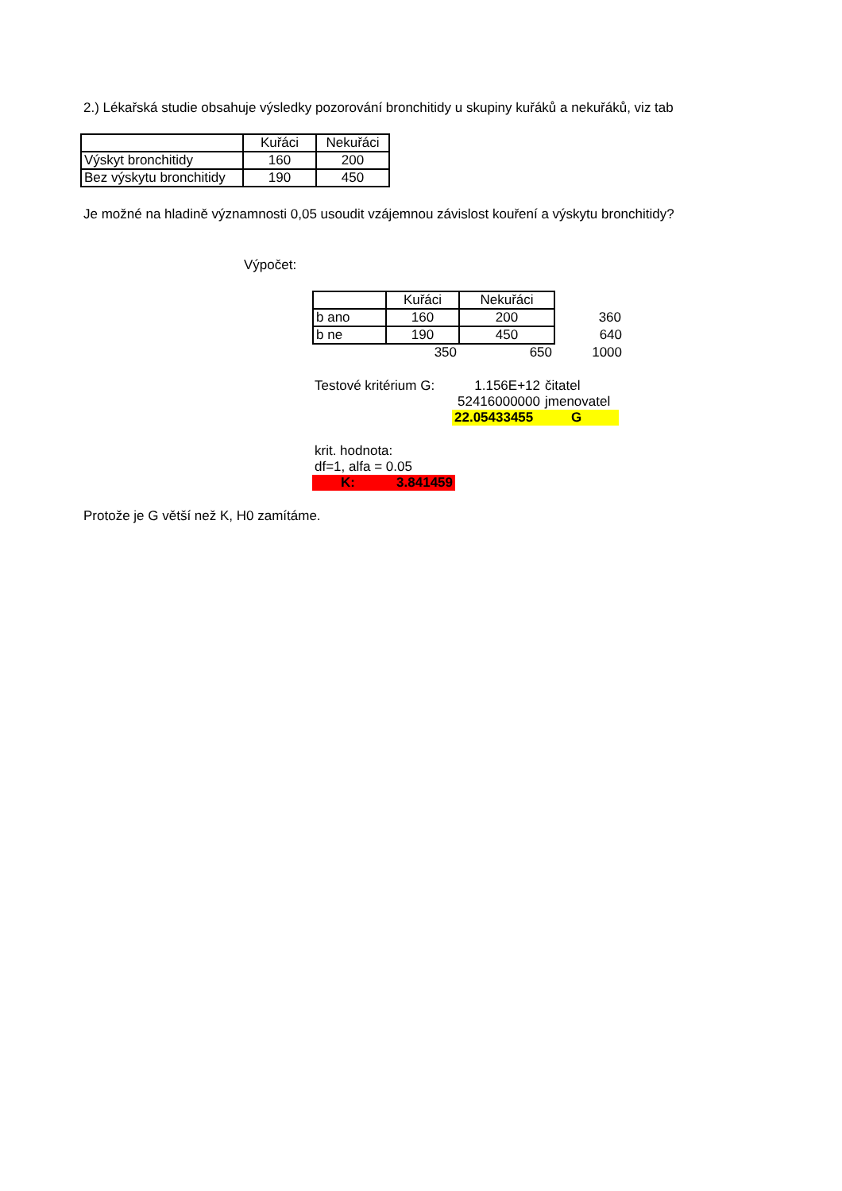2.) Lékařská studie obsahuje výsledky pozorování bronchitidy u skupiny kuřáků a nekuřáků, viz tab
| | Kuřáci | Nekuřáci |
| Výskyt bronchitidy | 160 | 200 |
| Bez výskytu bronchitidy | 190 | 450 |
Je možné na hladině významnosti 0,05 usoudit vzájemnou závislost kouření a výskytu bronchitidy?
Výpočet:
| | Kuřáci | Nekuřáci | |
| b ano | 160 | 200 | 360 |
| b ne | 190 | 450 | 640 |
| | 350 | 650 | 1000 |
| Testové kritérium G: | 1.156E+12 | čitatel |
| | 52416000000 | jmenovatel |
| | 22.05433455 | G |
| krit. hodnota: | |
| df=1, alfa = 0.05 | |
| K: | 3.841459 |
Protože je G větší než K, H0 zamítáme.